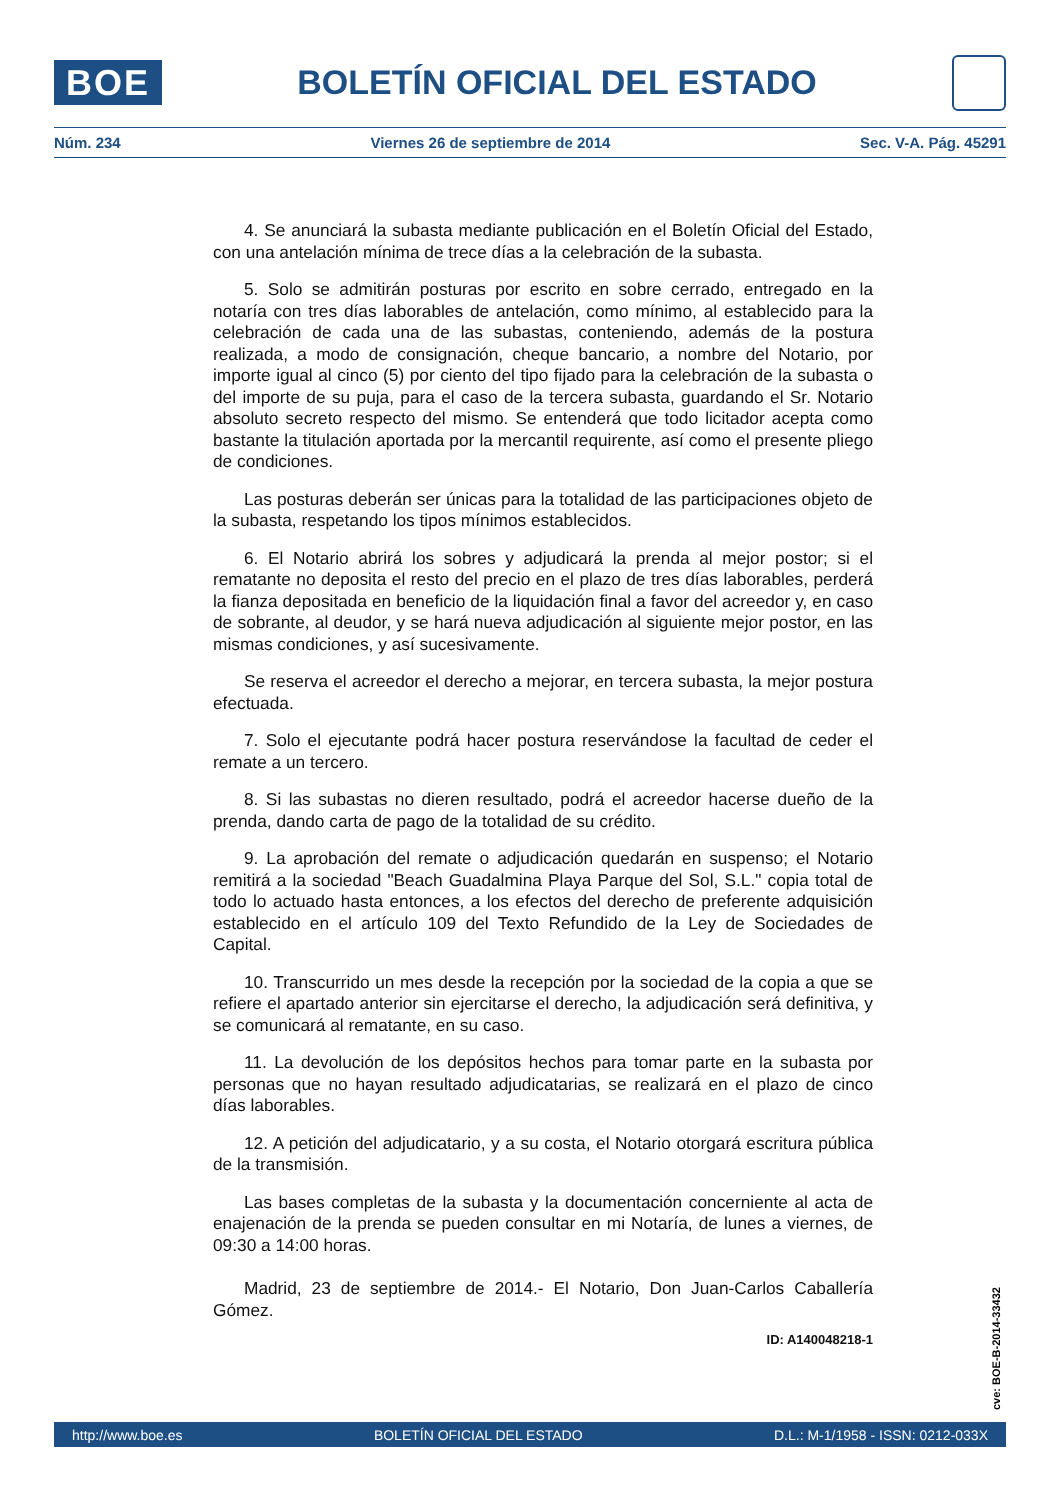BOE
BOLETÍN OFICIAL DEL ESTADO
Núm. 234 Viernes 26 de septiembre de 2014 Sec. V-A. Pág. 45291
4. Se anunciará la subasta mediante publicación en el Boletín Oficial del Estado, con una antelación mínima de trece días a la celebración de la subasta.
5. Solo se admitirán posturas por escrito en sobre cerrado, entregado en la notaría con tres días laborables de antelación, como mínimo, al establecido para la celebración de cada una de las subastas, conteniendo, además de la postura realizada, a modo de consignación, cheque bancario, a nombre del Notario, por importe igual al cinco (5) por ciento del tipo fijado para la celebración de la subasta o del importe de su puja, para el caso de la tercera subasta, guardando el Sr. Notario absoluto secreto respecto del mismo. Se entenderá que todo licitador acepta como bastante la titulación aportada por la mercantil requirente, así como el presente pliego de condiciones.
Las posturas deberán ser únicas para la totalidad de las participaciones objeto de la subasta, respetando los tipos mínimos establecidos.
6. El Notario abrirá los sobres y adjudicará la prenda al mejor postor; si el rematante no deposita el resto del precio en el plazo de tres días laborables, perderá la fianza depositada en beneficio de la liquidación final a favor del acreedor y, en caso de sobrante, al deudor, y se hará nueva adjudicación al siguiente mejor postor, en las mismas condiciones, y así sucesivamente.
Se reserva el acreedor el derecho a mejorar, en tercera subasta, la mejor postura efectuada.
7. Solo el ejecutante podrá hacer postura reservándose la facultad de ceder el remate a un tercero.
8. Si las subastas no dieren resultado, podrá el acreedor hacerse dueño de la prenda, dando carta de pago de la totalidad de su crédito.
9. La aprobación del remate o adjudicación quedarán en suspenso; el Notario remitirá a la sociedad "Beach Guadalmina Playa Parque del Sol, S.L." copia total de todo lo actuado hasta entonces, a los efectos del derecho de preferente adquisición establecido en el artículo 109 del Texto Refundido de la Ley de Sociedades de Capital.
10. Transcurrido un mes desde la recepción por la sociedad de la copia a que se refiere el apartado anterior sin ejercitarse el derecho, la adjudicación será definitiva, y se comunicará al rematante, en su caso.
11. La devolución de los depósitos hechos para tomar parte en la subasta por personas que no hayan resultado adjudicatarias, se realizará en el plazo de cinco días laborables.
12. A petición del adjudicatario, y a su costa, el Notario otorgará escritura pública de la transmisión.
Las bases completas de la subasta y la documentación concerniente al acta de enajenación de la prenda se pueden consultar en mi Notaría, de lunes a viernes, de 09:30 a 14:00 horas.
Madrid, 23 de septiembre de 2014.- El Notario, Don Juan-Carlos Caballería Gómez.
ID: A140048218-1
cve: BOE-B-2014-33432
http://www.boe.es BOLETÍN OFICIAL DEL ESTADO D.L.: M-1/1958 - ISSN: 0212-033X